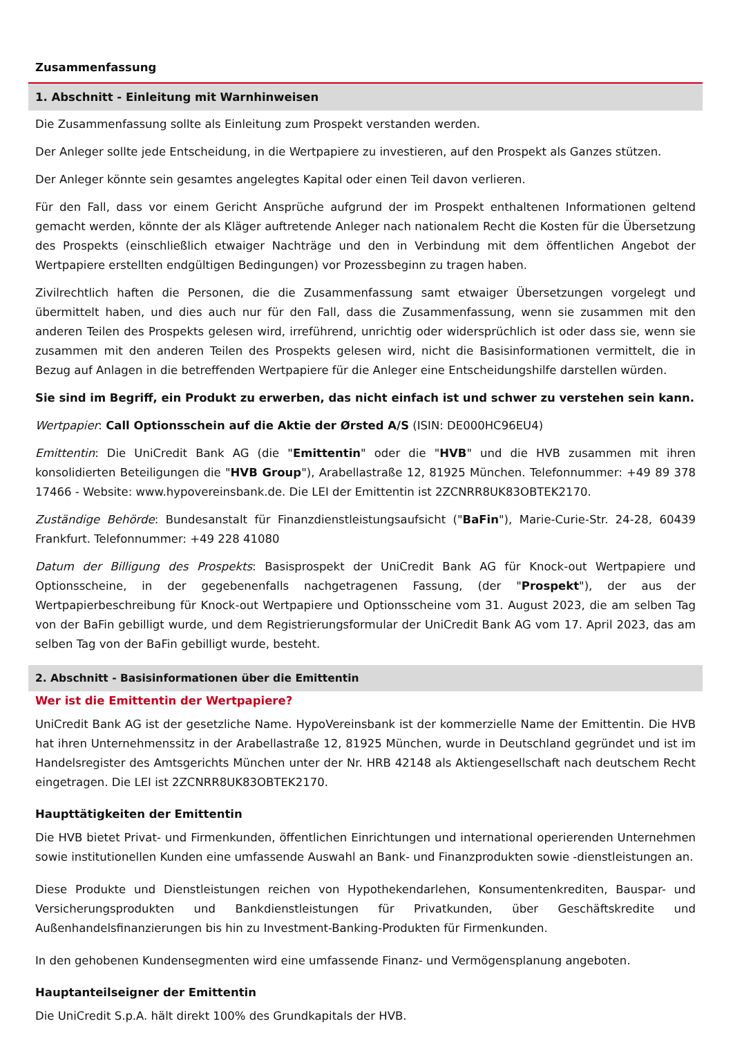Zusammenfassung
1. Abschnitt - Einleitung mit Warnhinweisen
Die Zusammenfassung sollte als Einleitung zum Prospekt verstanden werden.
Der Anleger sollte jede Entscheidung, in die Wertpapiere zu investieren, auf den Prospekt als Ganzes stützen.
Der Anleger könnte sein gesamtes angelegtes Kapital oder einen Teil davon verlieren.
Für den Fall, dass vor einem Gericht Ansprüche aufgrund der im Prospekt enthaltenen Informationen geltend gemacht werden, könnte der als Kläger auftretende Anleger nach nationalem Recht die Kosten für die Übersetzung des Prospekts (einschließlich etwaiger Nachträge und den in Verbindung mit dem öffentlichen Angebot der Wertpapiere erstellten endgültigen Bedingungen) vor Prozessbeginn zu tragen haben.
Zivilrechtlich haften die Personen, die die Zusammenfassung samt etwaiger Übersetzungen vorgelegt und übermittelt haben, und dies auch nur für den Fall, dass die Zusammenfassung, wenn sie zusammen mit den anderen Teilen des Prospekts gelesen wird, irreführend, unrichtig oder widersprüchlich ist oder dass sie, wenn sie zusammen mit den anderen Teilen des Prospekts gelesen wird, nicht die Basisinformationen vermittelt, die in Bezug auf Anlagen in die betreffenden Wertpapiere für die Anleger eine Entscheidungshilfe darstellen würden.
Sie sind im Begriff, ein Produkt zu erwerben, das nicht einfach ist und schwer zu verstehen sein kann.
Wertpapier: Call Optionsschein auf die Aktie der Ørsted A/S (ISIN: DE000HC96EU4)
Emittentin: Die UniCredit Bank AG (die "Emittentin" oder die "HVB" und die HVB zusammen mit ihren konsolidierten Beteiligungen die "HVB Group"), Arabellastraße 12, 81925 München. Telefonnummer: +49 89 378 17466 - Website: www.hypovereinsbank.de. Die LEI der Emittentin ist 2ZCNRR8UK83OBTEK2170.
Zuständige Behörde: Bundesanstalt für Finanzdienstleistungsaufsicht ("BaFin"), Marie-Curie-Str. 24-28, 60439 Frankfurt. Telefonnummer: +49 228 41080
Datum der Billigung des Prospekts: Basisprospekt der UniCredit Bank AG für Knock-out Wertpapiere und Optionsscheine, in der gegebenenfalls nachgetragenen Fassung, (der "Prospekt"), der aus der Wertpapierbeschreibung für Knock-out Wertpapiere und Optionsscheine vom 31. August 2023, die am selben Tag von der BaFin gebilligt wurde, und dem Registrierungsformular der UniCredit Bank AG vom 17. April 2023, das am selben Tag von der BaFin gebilligt wurde, besteht.
2. Abschnitt - Basisinformationen über die Emittentin
Wer ist die Emittentin der Wertpapiere?
UniCredit Bank AG ist der gesetzliche Name. HypoVereinsbank ist der kommerzielle Name der Emittentin. Die HVB hat ihren Unternehmenssitz in der Arabellastraße 12, 81925 München, wurde in Deutschland gegründet und ist im Handelsregister des Amtsgerichts München unter der Nr. HRB 42148 als Aktiengesellschaft nach deutschem Recht eingetragen. Die LEI ist 2ZCNRR8UK83OBTEK2170.
Haupttätigkeiten der Emittentin
Die HVB bietet Privat- und Firmenkunden, öffentlichen Einrichtungen und international operierenden Unternehmen sowie institutionellen Kunden eine umfassende Auswahl an Bank- und Finanzprodukten sowie -dienstleistungen an.
Diese Produkte und Dienstleistungen reichen von Hypothekendarlehen, Konsumentenkrediten, Bauspar- und Versicherungsprodukten und Bankdienstleistungen für Privatkunden, über Geschäftskredite und Außenhandelsfinanzierungen bis hin zu Investment-Banking-Produkten für Firmenkunden.
In den gehobenen Kundensegmenten wird eine umfassende Finanz- und Vermögensplanung angeboten.
Hauptanteilseigner der Emittentin
Die UniCredit S.p.A. hält direkt 100% des Grundkapitals der HVB.